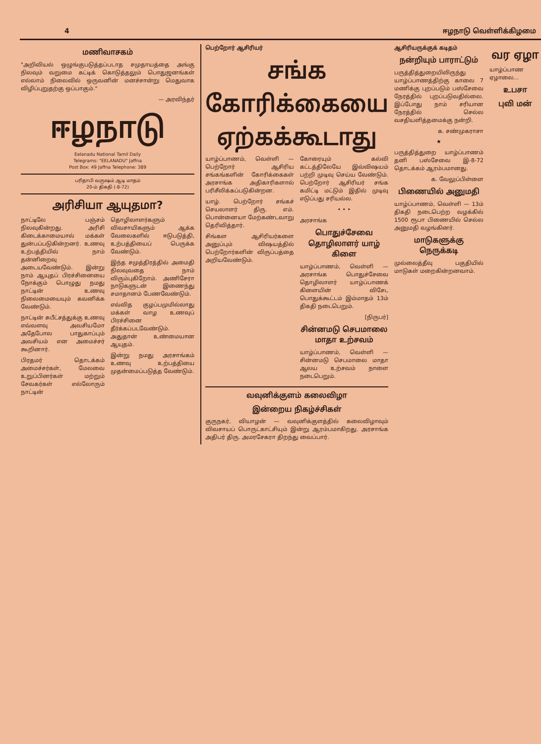4 ஈழநாடு வெள்ளிக்கிழமை
மணிவாசகம்
"அறிவியல் ஒழுங்குபடுத்தப்படாத சமுதாயத்தை அங்கு நிலவும் வறுமை கட்டிக் கொடுத்தலும் பொதுஜனங்கள் எல்லாம் நிலைவில் ஒருவனின் மனச்சான்று மெதுவாக விழிப்புறுதற்கு ஒப்பாகும்."
— அரவிந்தர்
ஈழநாடு
Eelanadu National Tamil Daily
Telegrams: "EELANADU" Jaffna
Post Box: 49 Jaffna Telephone: 389
பரிதாபி வருஷம் ஆடி மாதம்
20-ம் திகதி (-8-72)
அரிசியா ஆயுதமா?
நாட்டிலே பஞ்சம் நிலவுகின்றது. அரிசி கிடைக்காமையால் மக்கள் துன்பப்படுகின்றனர். உணவு உற்பத்தியில் நாம் தன்னிறைவு அடையவேண்டும். இன்று நாம் ஆயுதப் பிரச்சினையை நோக்கும் பொழுது நமது நாட்டின் உணவு நிலைமையையும் கவனிக்க வேண்டும்.
நாட்டின் சுபீட்சத்துக்கு உணவு எவ்வளவு அவசியமோ அதேபோல பாதுகாப்பும் அவசியம் என அமைச்சர் கூறினார்.
பிரதமர் தொடக்கம் அமைச்சர்கள், மேலவை உறுப்பினர்கள் மற்றும் சேவகர்கள் எல்லோரும் நாட்டின்
தொழிலாளர்களும் விவசாயிகளும் ஆக்க வேலைகளில் ஈடுபடுத்தி, உற்பத்தியைப் பெருக்க வேண்டும்.
இந்த சமுத்திரத்தில் அமைதி நிலவுவதை நாம் விரும்புகிறோம். அணிசேரா நாடுகளுடன் இணைந்து சமாதானம் பேணவேண்டும்.
எவ்வித குழப்பமுமில்லாது மக்கள் வாழ உணவுப் பிரச்சினை தீர்க்கப்படவேண்டும். அதுதான் உண்மையான ஆயுதம்.
இன்று நமது அரசாங்கம் உணவு உற்பத்தியை முதன்மைப்படுத்த வேண்டும்.
பெற்றோர் ஆசிரியர்
சங்க கோரிக்கையை ஏற்கக்கூடாது
யாழ்ப்பாணம், வெள்ளி — பெற்றோர் ஆசிரிய சங்கங்களின் கோரிக்கைகள் அரசாங்க அதிகாரிகளால் பரிசீலிக்கப்படுகின்றன.
யாழ். பெற்றோர் சங்கச் செயலாளர் திரு. எம். பொன்னையா மேற்கண்டவாறு தெரிவித்தார்.
சிங்கள ஆசிரியர்களை அனுப்பும் விஷயத்தில் பெற்றோர்களின் விருப்பத்தை அறியவேண்டும்.
கோரையும் கல்வி கட்டத்திலேயே இவ்விஷயம் பற்றி முடிவு செய்ய வேண்டும். பெற்றோர் ஆசிரியர் சங்க கமிட்டி மட்டும் இதில் முடிவு எடுப்பது சரியல்ல.
• • •
அரசாங்க
பொதுச்சேவை தொழிலாளர் யாழ் கிளை
யாழ்ப்பாணம், வெள்ளி — அரசாங்க பொதுச்சேவை தொழிலாளர் யாழ்ப்பாணக் கிளையின் விசேட பொதுக்கூட்டம் இம்மாதம் 13ம் திகதி நடைபெறும்.
[நிருபர்]
சின்னமடு செபமாலை மாதா உற்சவம்
யாழ்ப்பாணம், வெள்ளி — சின்னமடு செபமாலை மாதா ஆலய உற்சவம் நாளை நடைபெறும்.
வவுனிக்குளம் கலைவிழா
இன்றைய நிகழ்ச்சிகள்
குருநகர், வியாழன் — வவுனிக்குளத்தில் கலைவிழாவும் விவசாயப் பொருட்காட்சியும் இன்று ஆரம்பமாகிறது. அரசாங்க அதிபர் திரு. அமரசேகரா திறந்து வைப்பார்.
ஆசிரியருக்குக் கடிதம்
நன்றியும் பாராட்டும்
பருத்தித்துறையிலிருந்து யாழ்ப்பாணத்திற்கு காலை 7 மணிக்கு புறப்படும் பஸ்சேவை நேரத்தில் புறப்படுவதில்லை. இப்போது நாம் சரியான நேரத்தில் செல்ல வசதியளித்தமைக்கு நன்றி.
க. சண்முகராசா
★
பருத்தித்துறை யாழ்ப்பாணம் தனி பஸ்சேவை இ-8-72 தொடக்கம் ஆரம்பமானது.
க. வேலுப்பிள்ளை
பிணையில் அனுமதி
யாழ்ப்பாணம், வெள்ளி — 13ம் திகதி நடைபெற்ற வழக்கில் 1500 ரூபா பிணையில் செல்ல அனுமதி வழங்கினர்.
மாடுகளுக்கு நெருக்கடி
முல்லைத்தீவு பகுதியில் மாடுகள் மறைகின்றனவாம்.
வர ஏழா
யாழ்ப்பாண ஏழாலை...
உபசா
புவி மன்